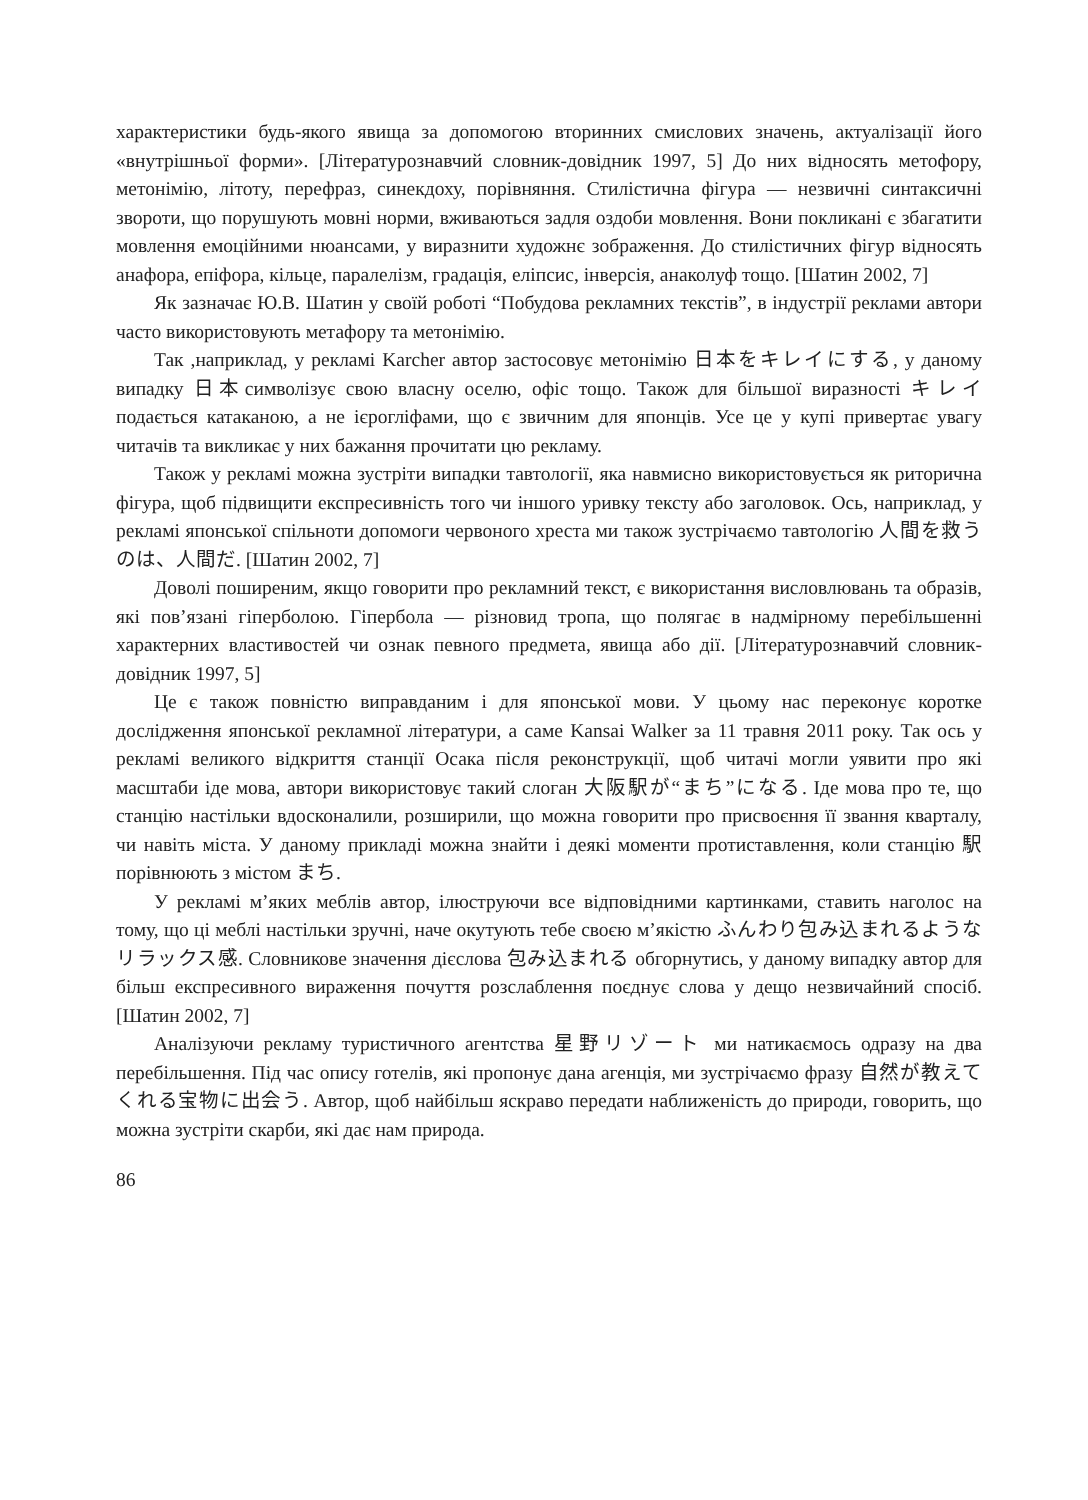характеристики будь-якого явища за допомогою вторинних смислових значень, актуалізації його «внутрішньої форми». [Літературознавчий словник-довідник 1997, 5] До них відносять метофору, метонімію, літоту, перефраз, синекдоху, порівняння. Стилістична фігура — незвичні синтаксичні звороти, що порушують мовні норми, вживаються задля оздоби мовлення. Вони покликані є збагатити мовлення емоційними нюансами, у виразнити художнє зображення. До стилістичних фігур відносять анафора, епіфора, кільце, паралелізм, градація, еліпсис, інверсія, анаколуф тощо. [Шатин 2002, 7]
Як зазначає Ю.В. Шатин у своїй роботі “Побудова рекламних текстів”, в індустрії реклами автори часто використовують метафору та метонімію.
Так ,наприклад, у рекламі Karcher автор застосовує метонімію 日本をキレイにする, у даному випадку 日本символізує свою власну оселю, офіс тощо. Також для більшої виразності キレイ подається катаканою, а не ієрогліфами, що є звичним для японців. Усе це у купі привертає увагу читачів та викликає у них бажання прочитати цю рекламу.
Також у рекламі можна зустріти випадки тавтології, яка навмисно використовується як риторична фігура, щоб підвищити експресивність того чи іншого уривку тексту або заголовок. Ось, наприклад, у рекламі японської спільноти допомоги червоного хреста ми також зустрічаємо тавтологію 人間を救うのは、人間だ. [Шатин 2002, 7]
Доволі поширеним, якщо говорити про рекламний текст, є використання висловлювань та образів, які пов’язані гіперболою. Гіпербола — різновид тропа, що полягає в надмірному перебільшенні характерних властивостей чи ознак певного предмета, явища або дії. [Літературознавчий словник-довідник 1997, 5]
Це є також повністю виправданим і для японської мови. У цьому нас переконує коротке дослідження японської рекламної літератури, а саме Kansai Walker за 11 травня 2011 року. Так ось у рекламі великого відкриття станції Осака після реконструкції, щоб читачі могли уявити про які масштаби іде мова, автори використовує такий слоган 大阪駅が“まち”になる. Іде мова про те, що станцію настільки вдосконалили, розширили, що можна говорити про присвоєння її звання кварталу, чи навіть міста. У даному прикладі можна знайти і деякі моменти протиставлення, коли станцію 駅 порівнюють з містом まち.
У рекламі м’яких меблів автор, ілюструючи все відповідними картинками, ставить наголос на тому, що ці меблі настільки зручні, наче окутують тебе своєю м’якістю ふんわり包み込まれるようなリラックス感. Словникове значення дієслова 包み込まれる обгорнутись, у даному випадку автор для більш експресивного вираження почуття розслаблення поєднує слова у дещо незвичайний спосіб. [Шатин 2002, 7]
Аналізуючи рекламу туристичного агентства 星野リゾート ми натикаємось одразу на два перебільшення. Під час опису готелів, які пропонує дана агенція, ми зустрічаємо фразу 自然が教えてくれる宝物に出会う. Автор, щоб найбільш яскраво передати наближеність до природи, говорить, що можна зустріти скарби, які дає нам природа.
86